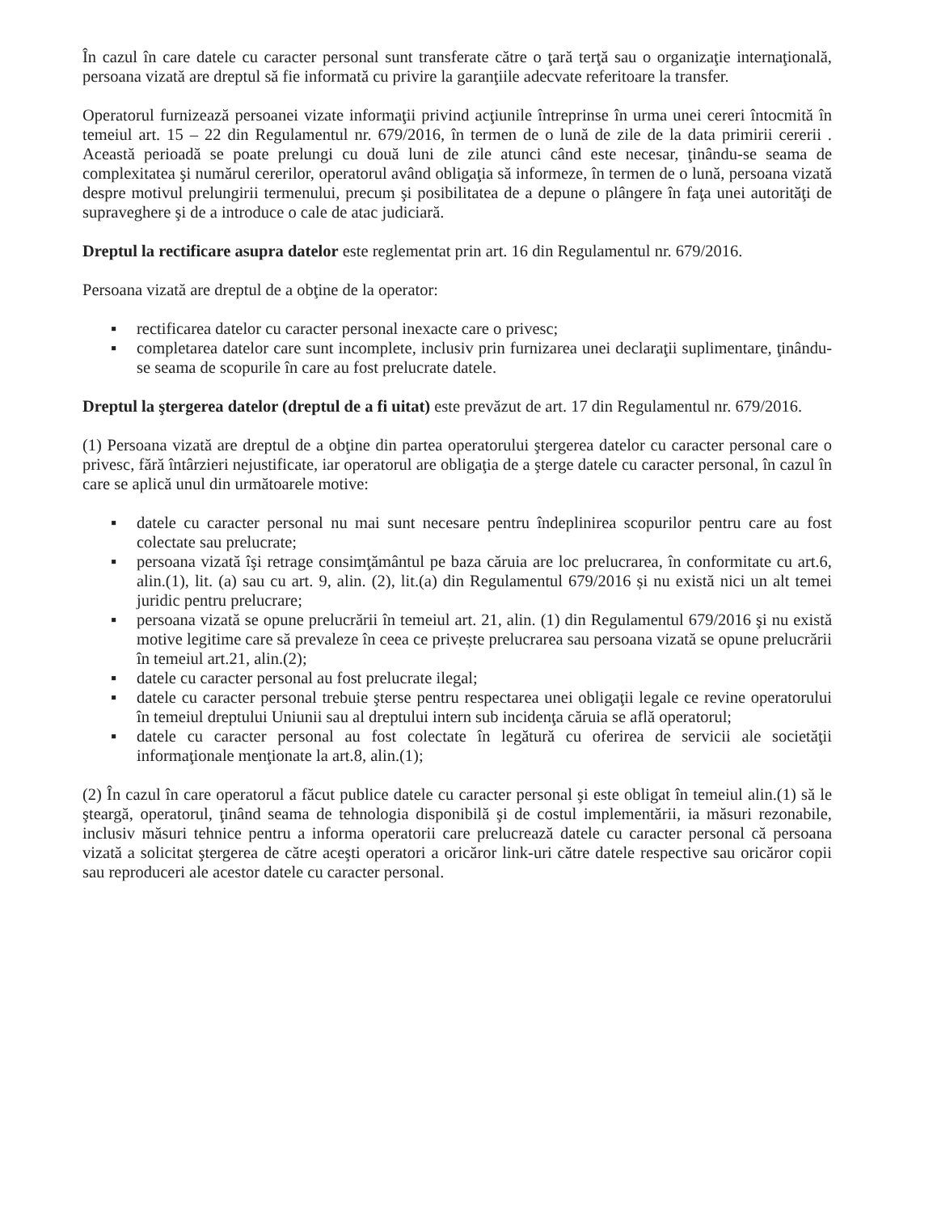În cazul în care datele cu caracter personal sunt transferate către o ţară terţă sau o organizaţie internaţională, persoana vizată are dreptul să fie informată cu privire la garanţiile adecvate referitoare la transfer.
Operatorul furnizează persoanei vizate informaţii privind acţiunile întreprinse în urma unei cereri întocmită în temeiul art. 15 – 22 din Regulamentul nr. 679/2016, în termen de o lună de zile de la data primirii cererii . Această perioadă se poate prelungi cu două luni de zile atunci când este necesar, ţinându-se seama de complexitatea şi numărul cererilor, operatorul având obligaţia să informeze, în termen de o lună, persoana vizată despre motivul prelungirii termenului, precum şi posibilitatea de a depune o plângere în faţa unei autorităţi de supraveghere şi de a introduce o cale de atac judiciară.
Dreptul la rectificare asupra datelor este reglementat prin art. 16 din Regulamentul nr. 679/2016.
Persoana vizată are dreptul de a obţine de la operator:
▪ rectificarea datelor cu caracter personal inexacte care o privesc;
▪ completarea datelor care sunt incomplete, inclusiv prin furnizarea unei declaraţii suplimentare, ţinându-se seama de scopurile în care au fost prelucrate datele.
Dreptul la ştergerea datelor (dreptul de a fi uitat) este prevăzut de art. 17 din Regulamentul nr. 679/2016.
(1) Persoana vizată are dreptul de a obţine din partea operatorului ştergerea datelor cu caracter personal care o privesc, fără întârzieri nejustificate, iar operatorul are obligaţia de a şterge datele cu caracter personal, în cazul în care se aplică unul din următoarele motive:
▪ datele cu caracter personal nu mai sunt necesare pentru îndeplinirea scopurilor pentru care au fost colectate sau prelucrate;
▪ persoana vizată îşi retrage consimţământul pe baza căruia are loc prelucrarea, în conformitate cu art.6, alin.(1), lit. (a) sau cu art. 9, alin. (2), lit.(a) din Regulamentul 679/2016 și nu există nici un alt temei juridic pentru prelucrare;
▪ persoana vizată se opune prelucrării în temeiul art. 21, alin. (1) din Regulamentul 679/2016 şi nu există motive legitime care să prevaleze în ceea ce privește prelucrarea sau persoana vizată se opune prelucrării în temeiul art.21, alin.(2);
▪ datele cu caracter personal au fost prelucrate ilegal;
▪ datele cu caracter personal trebuie şterse pentru respectarea unei obligaţii legale ce revine operatorului în temeiul dreptului Uniunii sau al dreptului intern sub incidenţa căruia se află operatorul;
▪ datele cu caracter personal au fost colectate în legătură cu oferirea de servicii ale societăţii informaţionale menţionate la art.8, alin.(1);
(2) În cazul în care operatorul a făcut publice datele cu caracter personal şi este obligat în temeiul alin.(1) să le şteargă, operatorul, ţinând seama de tehnologia disponibilă şi de costul implementării, ia măsuri rezonabile, inclusiv măsuri tehnice pentru a informa operatorii care prelucrează datele cu caracter personal că persoana vizată a solicitat ştergerea de către aceşti operatori a oricăror link-uri către datele respective sau oricăror copii sau reproduceri ale acestor datele cu caracter personal.